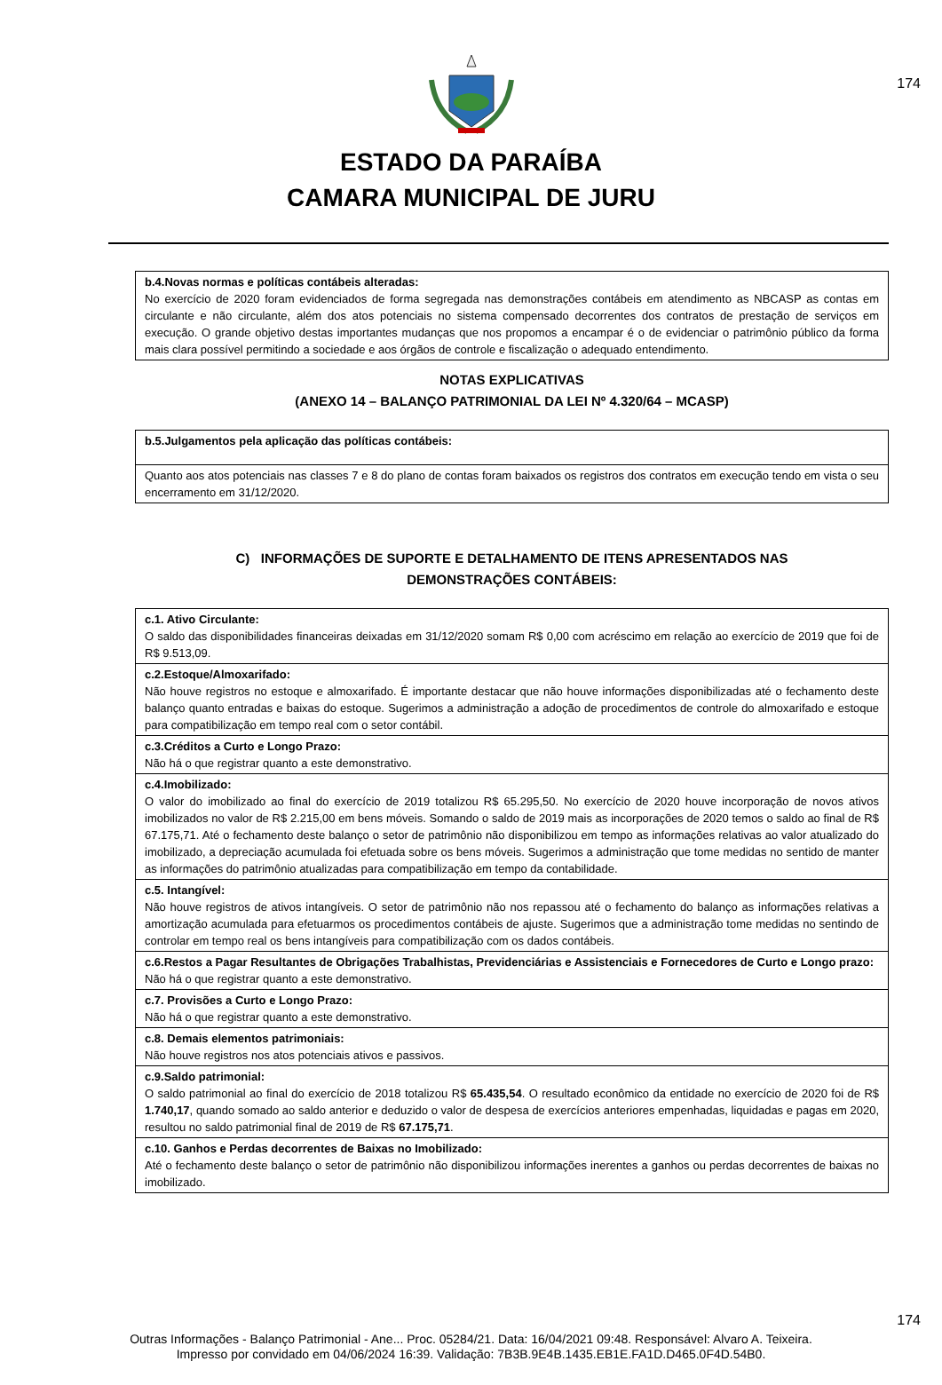174
ESTADO DA PARAÍBA
CAMARA MUNICIPAL DE JURU
b.4.Novas normas e políticas contábeis alteradas:
No exercício de 2020 foram evidenciados de forma segregada nas demonstrações contábeis em atendimento as NBCASP as contas em circulante e não circulante, além dos atos potenciais no sistema compensado decorrentes dos contratos de prestação de serviços em execução. O grande objetivo destas importantes mudanças que nos propomos a encampar é o de evidenciar o patrimônio público da forma mais clara possível permitindo a sociedade e aos órgãos de controle e fiscalização o adequado entendimento.
NOTAS EXPLICATIVAS
(ANEXO 14 – BALANÇO PATRIMONIAL DA LEI Nº 4.320/64 – MCASP)
b.5.Julgamentos pela aplicação das políticas contábeis:
Quanto aos atos potenciais nas classes 7 e 8 do plano de contas foram baixados os registros dos contratos em execução tendo em vista o seu encerramento em 31/12/2020.
C) INFORMAÇÕES DE SUPORTE E DETALHAMENTO DE ITENS APRESENTADOS NAS
DEMONSTRAÇÕES CONTÁBEIS:
c.1. Ativo Circulante:
O saldo das disponibilidades financeiras deixadas em 31/12/2020 somam R$ 0,00 com acréscimo em relação ao exercício de 2019 que foi de R$ 9.513,09.
c.2.Estoque/Almoxarifado:
Não houve registros no estoque e almoxarifado. É importante destacar que não houve informações disponibilizadas até o fechamento deste balanço quanto entradas e baixas do estoque. Sugerimos a administração a adoção de procedimentos de controle do almoxarifado e estoque para compatibilização em tempo real com o setor contábil.
c.3.Créditos a Curto e Longo Prazo:
Não há o que registrar quanto a este demonstrativo.
c.4.Imobilizado:
O valor do imobilizado ao final do exercício de 2019 totalizou R$ 65.295,50. No exercício de 2020 houve incorporação de novos ativos imobilizados no valor de R$ 2.215,00 em bens móveis. Somando o saldo de 2019 mais as incorporações de 2020 temos o saldo ao final de R$ 67.175,71. Até o fechamento deste balanço o setor de patrimônio não disponibilizou em tempo as informações relativas ao valor atualizado do imobilizado, a depreciação acumulada foi efetuada sobre os bens móveis. Sugerimos a administração que tome medidas no sentido de manter as informações do patrimônio atualizadas para compatibilização em tempo da contabilidade.
c.5. Intangível:
Não houve registros de ativos intangíveis. O setor de patrimônio não nos repassou até o fechamento do balanço as informações relativas a amortização acumulada para efetuarmos os procedimentos contábeis de ajuste. Sugerimos que a administração tome medidas no sentindo de controlar em tempo real os bens intangíveis para compatibilização com os dados contábeis.
c.6.Restos a Pagar Resultantes de Obrigações Trabalhistas, Previdenciárias e Assistenciais e Fornecedores de Curto e Longo prazo:
Não há o que registrar quanto a este demonstrativo.
c.7. Provisões a Curto e Longo Prazo:
Não há o que registrar quanto a este demonstrativo.
c.8. Demais elementos patrimoniais:
Não houve registros nos atos potenciais ativos e passivos.
c.9.Saldo patrimonial:
O saldo patrimonial ao final do exercício de 2018 totalizou R$ 65.435,54. O resultado econômico da entidade no exercício de 2020 foi de R$ 1.740,17, quando somado ao saldo anterior e deduzido o valor de despesa de exercícios anteriores empenhadas, liquidadas e pagas em 2020, resultou no saldo patrimonial final de 2019 de R$ 67.175,71.
c.10. Ganhos e Perdas decorrentes de Baixas no Imobilizado:
Até o fechamento deste balanço o setor de patrimônio não disponibilizou informações inerentes a ganhos ou perdas decorrentes de baixas no imobilizado.
174
Outras Informações - Balanço Patrimonial - Ane... Proc. 05284/21. Data: 16/04/2021 09:48. Responsável: Alvaro A. Teixeira.
Impresso por convidado em 04/06/2024 16:39. Validação: 7B3B.9E4B.1435.EB1E.FA1D.D465.0F4D.54B0.